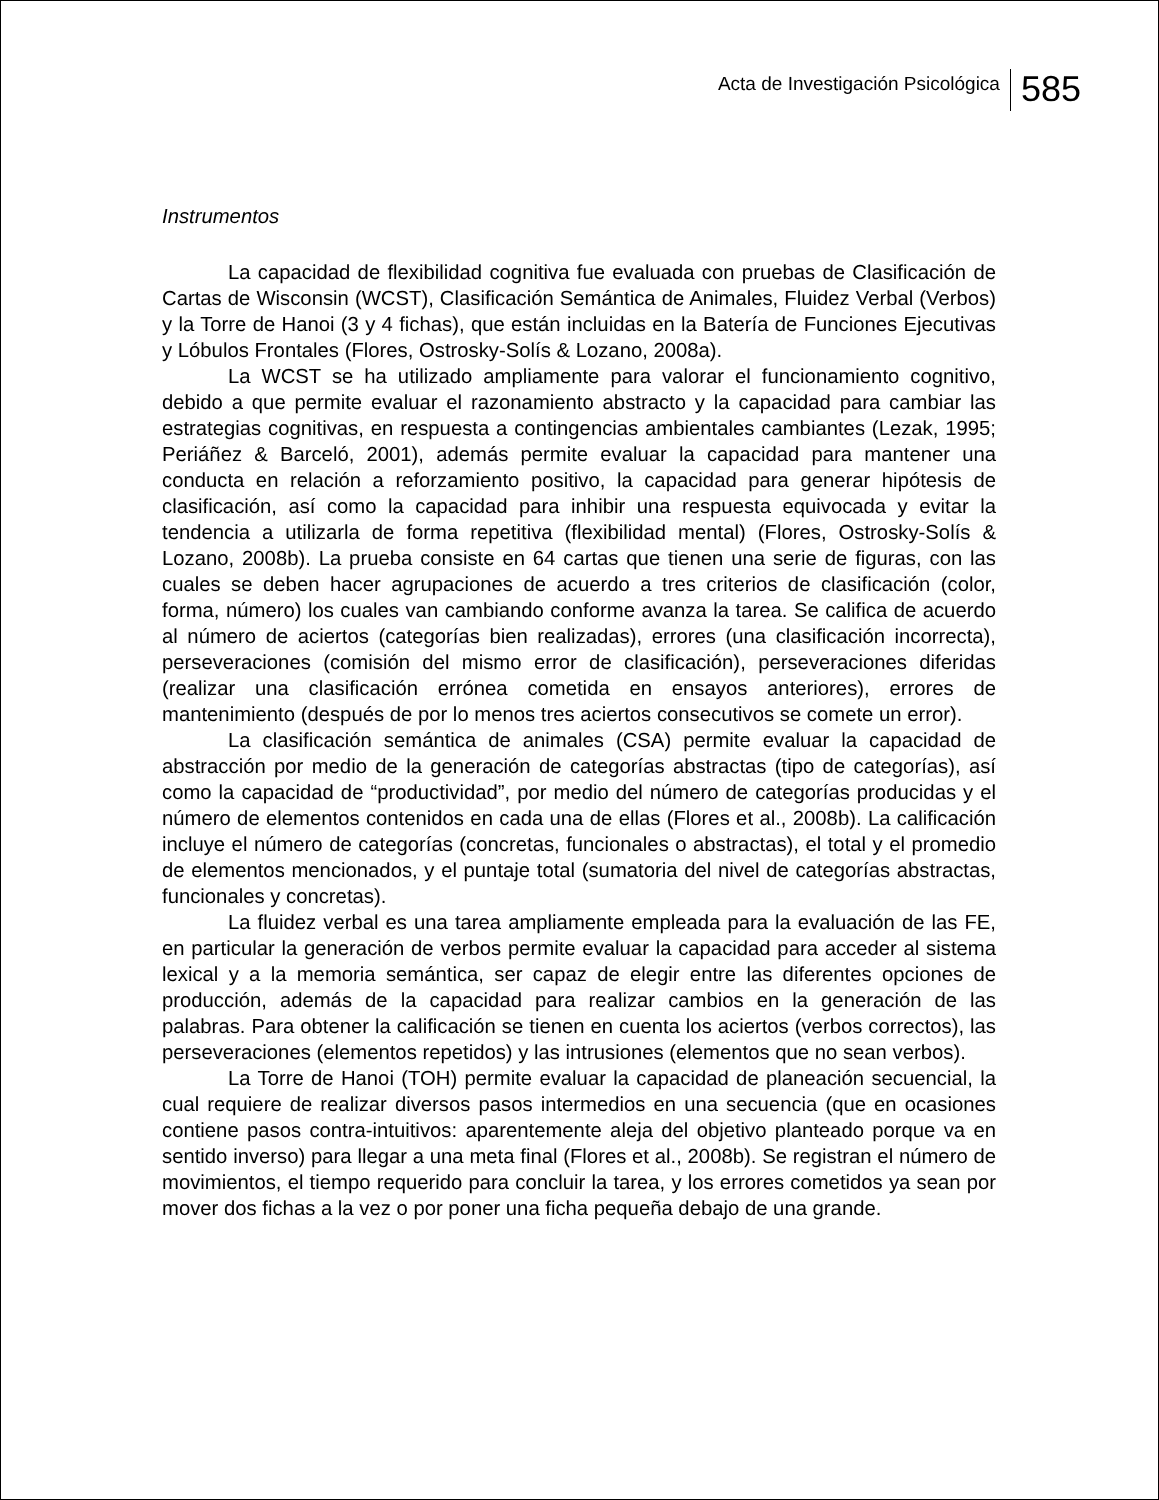Acta de Investigación Psicológica 585
Instrumentos
La capacidad de flexibilidad cognitiva fue evaluada con pruebas de Clasificación de Cartas de Wisconsin (WCST), Clasificación Semántica de Animales, Fluidez Verbal (Verbos) y la Torre de Hanoi (3 y 4 fichas), que están incluidas en la Batería de Funciones Ejecutivas y Lóbulos Frontales (Flores, Ostrosky-Solís & Lozano, 2008a).
La WCST se ha utilizado ampliamente para valorar el funcionamiento cognitivo, debido a que permite evaluar el razonamiento abstracto y la capacidad para cambiar las estrategias cognitivas, en respuesta a contingencias ambientales cambiantes (Lezak, 1995; Periáñez & Barceló, 2001), además permite evaluar la capacidad para mantener una conducta en relación a reforzamiento positivo, la capacidad para generar hipótesis de clasificación, así como la capacidad para inhibir una respuesta equivocada y evitar la tendencia a utilizarla de forma repetitiva (flexibilidad mental) (Flores, Ostrosky-Solís & Lozano, 2008b). La prueba consiste en 64 cartas que tienen una serie de figuras, con las cuales se deben hacer agrupaciones de acuerdo a tres criterios de clasificación (color, forma, número) los cuales van cambiando conforme avanza la tarea. Se califica de acuerdo al número de aciertos (categorías bien realizadas), errores (una clasificación incorrecta), perseveraciones (comisión del mismo error de clasificación), perseveraciones diferidas (realizar una clasificación errónea cometida en ensayos anteriores), errores de mantenimiento (después de por lo menos tres aciertos consecutivos se comete un error).
La clasificación semántica de animales (CSA) permite evaluar la capacidad de abstracción por medio de la generación de categorías abstractas (tipo de categorías), así como la capacidad de “productividad”, por medio del número de categorías producidas y el número de elementos contenidos en cada una de ellas (Flores et al., 2008b). La calificación incluye el número de categorías (concretas, funcionales o abstractas), el total y el promedio de elementos mencionados, y el puntaje total (sumatoria del nivel de categorías abstractas, funcionales y concretas).
La fluidez verbal es una tarea ampliamente empleada para la evaluación de las FE, en particular la generación de verbos permite evaluar la capacidad para acceder al sistema lexical y a la memoria semántica, ser capaz de elegir entre las diferentes opciones de producción, además de la capacidad para realizar cambios en la generación de las palabras. Para obtener la calificación se tienen en cuenta los aciertos (verbos correctos), las perseveraciones (elementos repetidos) y las intrusiones (elementos que no sean verbos).
La Torre de Hanoi (TOH) permite evaluar la capacidad de planeación secuencial, la cual requiere de realizar diversos pasos intermedios en una secuencia (que en ocasiones contiene pasos contra-intuitivos: aparentemente aleja del objetivo planteado porque va en sentido inverso) para llegar a una meta final (Flores et al., 2008b). Se registran el número de movimientos, el tiempo requerido para concluir la tarea, y los errores cometidos ya sean por mover dos fichas a la vez o por poner una ficha pequeña debajo de una grande.